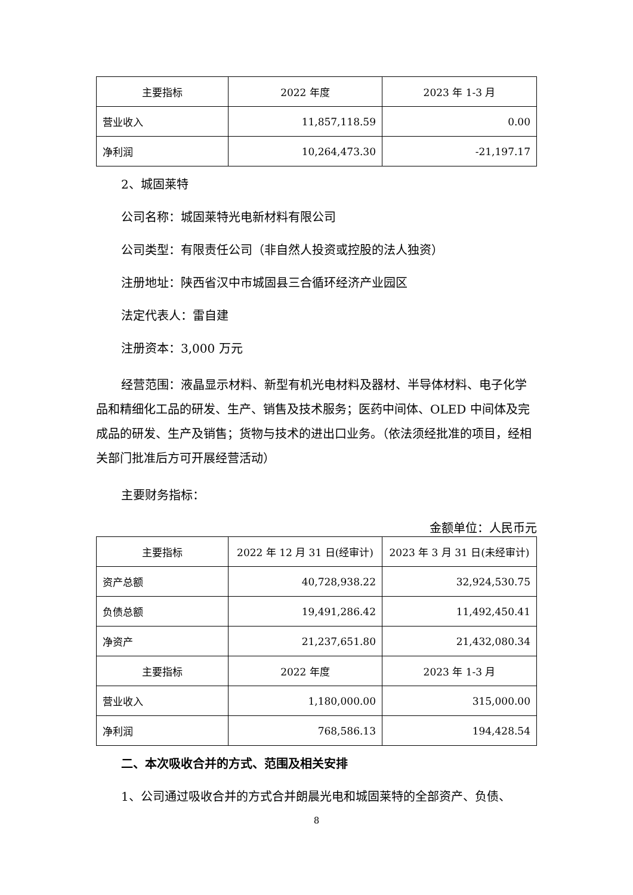| 主要指标 | 2022 年度 | 2023 年 1-3 月 |
| --- | --- | --- |
| 营业收入 | 11,857,118.59 | 0.00 |
| 净利润 | 10,264,473.30 | -21,197.17 |
2、城固莱特
公司名称：城固莱特光电新材料有限公司
公司类型：有限责任公司（非自然人投资或控股的法人独资）
注册地址：陕西省汉中市城固县三合循环经济产业园区
法定代表人：雷自建
注册资本：3,000 万元
经营范围：液晶显示材料、新型有机光电材料及器材、半导体材料、电子化学品和精细化工品的研发、生产、销售及技术服务；医药中间体、OLED 中间体及完成品的研发、生产及销售；货物与技术的进出口业务。（依法须经批准的项目，经相关部门批准后方可开展经营活动）
主要财务指标：
金额单位：人民币元
| 主要指标 | 2022 年 12 月 31 日(经审计) | 2023 年 3 月 31 日(未经审计) |
| --- | --- | --- |
| 资产总额 | 40,728,938.22 | 32,924,530.75 |
| 负债总额 | 19,491,286.42 | 11,492,450.41 |
| 净资产 | 21,237,651.80 | 21,432,080.34 |
| 主要指标 | 2022 年度 | 2023 年 1-3 月 |
| 营业收入 | 1,180,000.00 | 315,000.00 |
| 净利润 | 768,586.13 | 194,428.54 |
二、本次吸收合并的方式、范围及相关安排
1、公司通过吸收合并的方式合并朗晨光电和城固莱特的全部资产、负债、
8